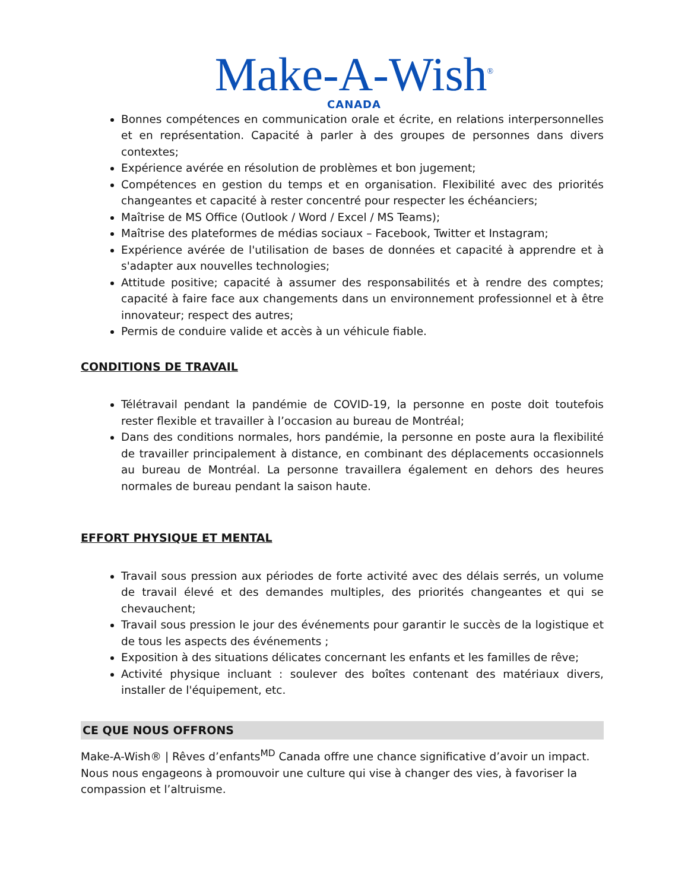Make-A-Wish<sup>®</sup>
CANADA
Bonnes compétences en communication orale et écrite, en relations interpersonnelles et en représentation. Capacité à parler à des groupes de personnes dans divers contextes;
Expérience avérée en résolution de problèmes et bon jugement;
Compétences en gestion du temps et en organisation. Flexibilité avec des priorités changeantes et capacité à rester concentré pour respecter les échéanciers;
Maîtrise de MS Office (Outlook / Word / Excel / MS Teams);
Maîtrise des plateformes de médias sociaux – Facebook, Twitter et Instagram;
Expérience avérée de l'utilisation de bases de données et capacité à apprendre et à s'adapter aux nouvelles technologies;
Attitude positive; capacité à assumer des responsabilités et à rendre des comptes; capacité à faire face aux changements dans un environnement professionnel et à être innovateur; respect des autres;
Permis de conduire valide et accès à un véhicule fiable.
CONDITIONS DE TRAVAIL
Télétravail pendant la pandémie de COVID-19, la personne en poste doit toutefois rester flexible et travailler à l’occasion au bureau de Montréal;
Dans des conditions normales, hors pandémie, la personne en poste aura la flexibilité de travailler principalement à distance, en combinant des déplacements occasionnels au bureau de Montréal. La personne travaillera également en dehors des heures normales de bureau pendant la saison haute.
EFFORT PHYSIQUE ET MENTAL
Travail sous pression aux périodes de forte activité avec des délais serrés, un volume de travail élevé et des demandes multiples, des priorités changeantes et qui se chevauchent;
Travail sous pression le jour des événements pour garantir le succès de la logistique et de tous les aspects des événements ;
Exposition à des situations délicates concernant les enfants et les familles de rêve;
Activité physique incluant : soulever des boîtes contenant des matériaux divers, installer de l'équipement, etc.
CE QUE NOUS OFFRONS
Make-A-Wish® | Rêves d’enfants<sup>MD</sup> Canada offre une chance significative d’avoir un impact. Nous nous engageons à promouvoir une culture qui vise à changer des vies, à favoriser la compassion et l’altruisme.